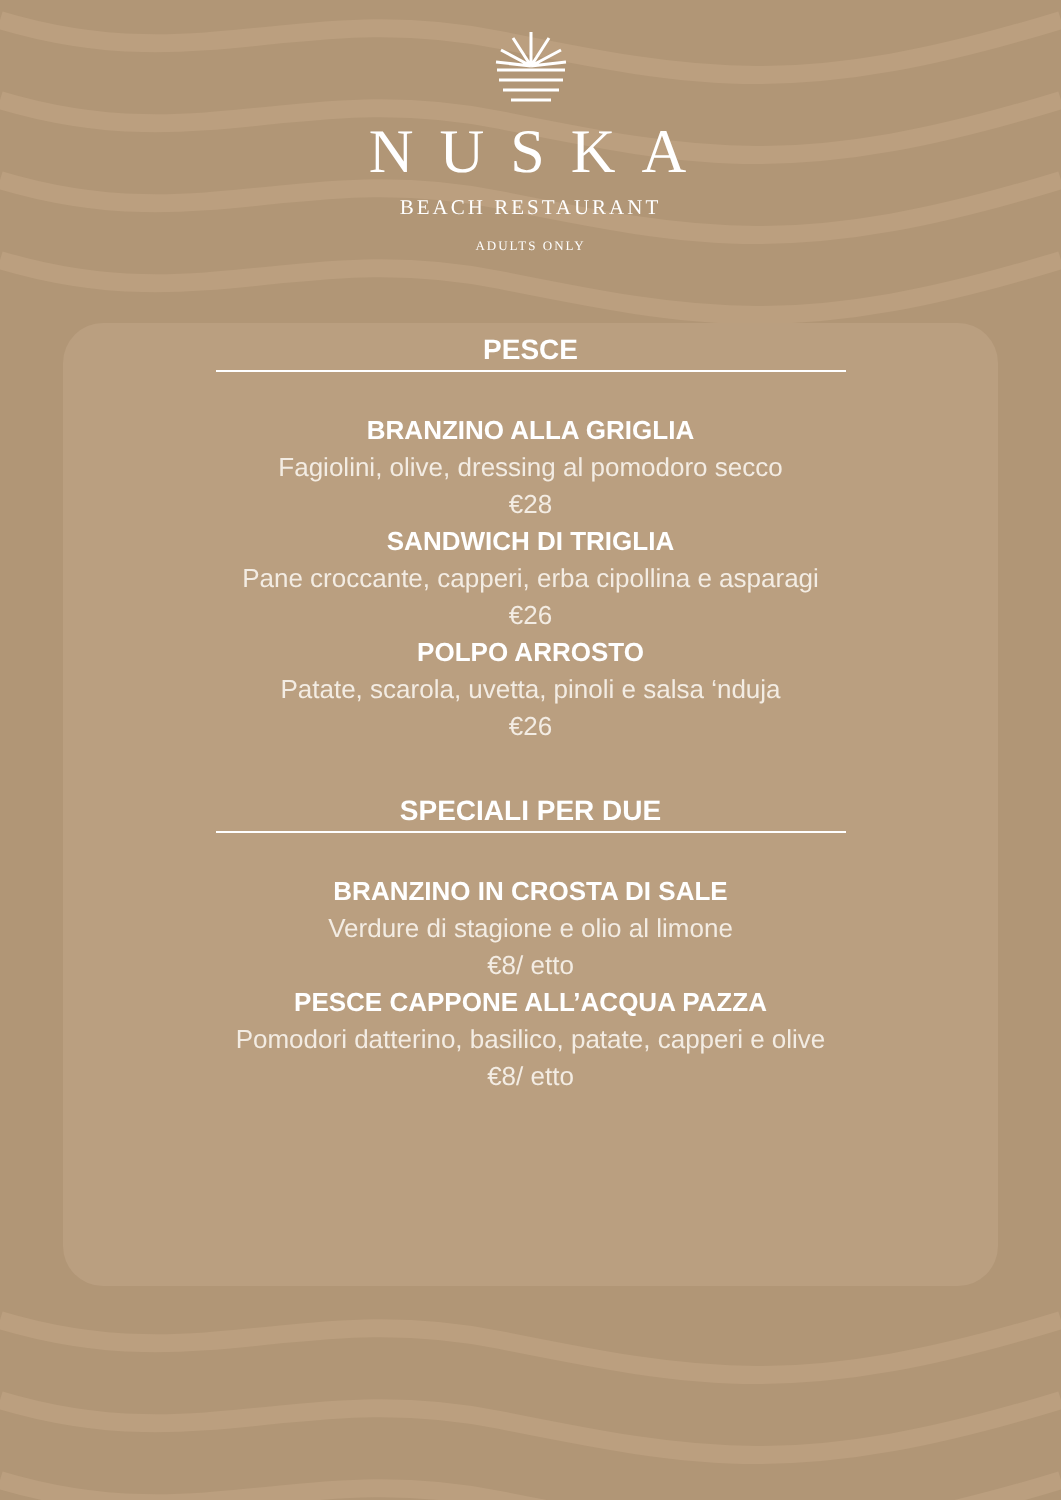NUSKA
BEACH RESTAURANT
ADULTS ONLY
PESCE
BRANZINO ALLA GRIGLIA
Fagiolini, olive, dressing al pomodoro secco
€28
SANDWICH DI TRIGLIA
Pane croccante, capperi, erba cipollina e asparagi
€26
POLPO ARROSTO
Patate, scarola, uvetta, pinoli e salsa ‘nduja
€26
SPECIALI PER DUE
BRANZINO IN CROSTA DI SALE
Verdure di stagione e olio al limone
€8/ etto
PESCE CAPPONE ALL’ACQUA PAZZA
Pomodori datterino, basilico, patate, capperi e olive
€8/ etto